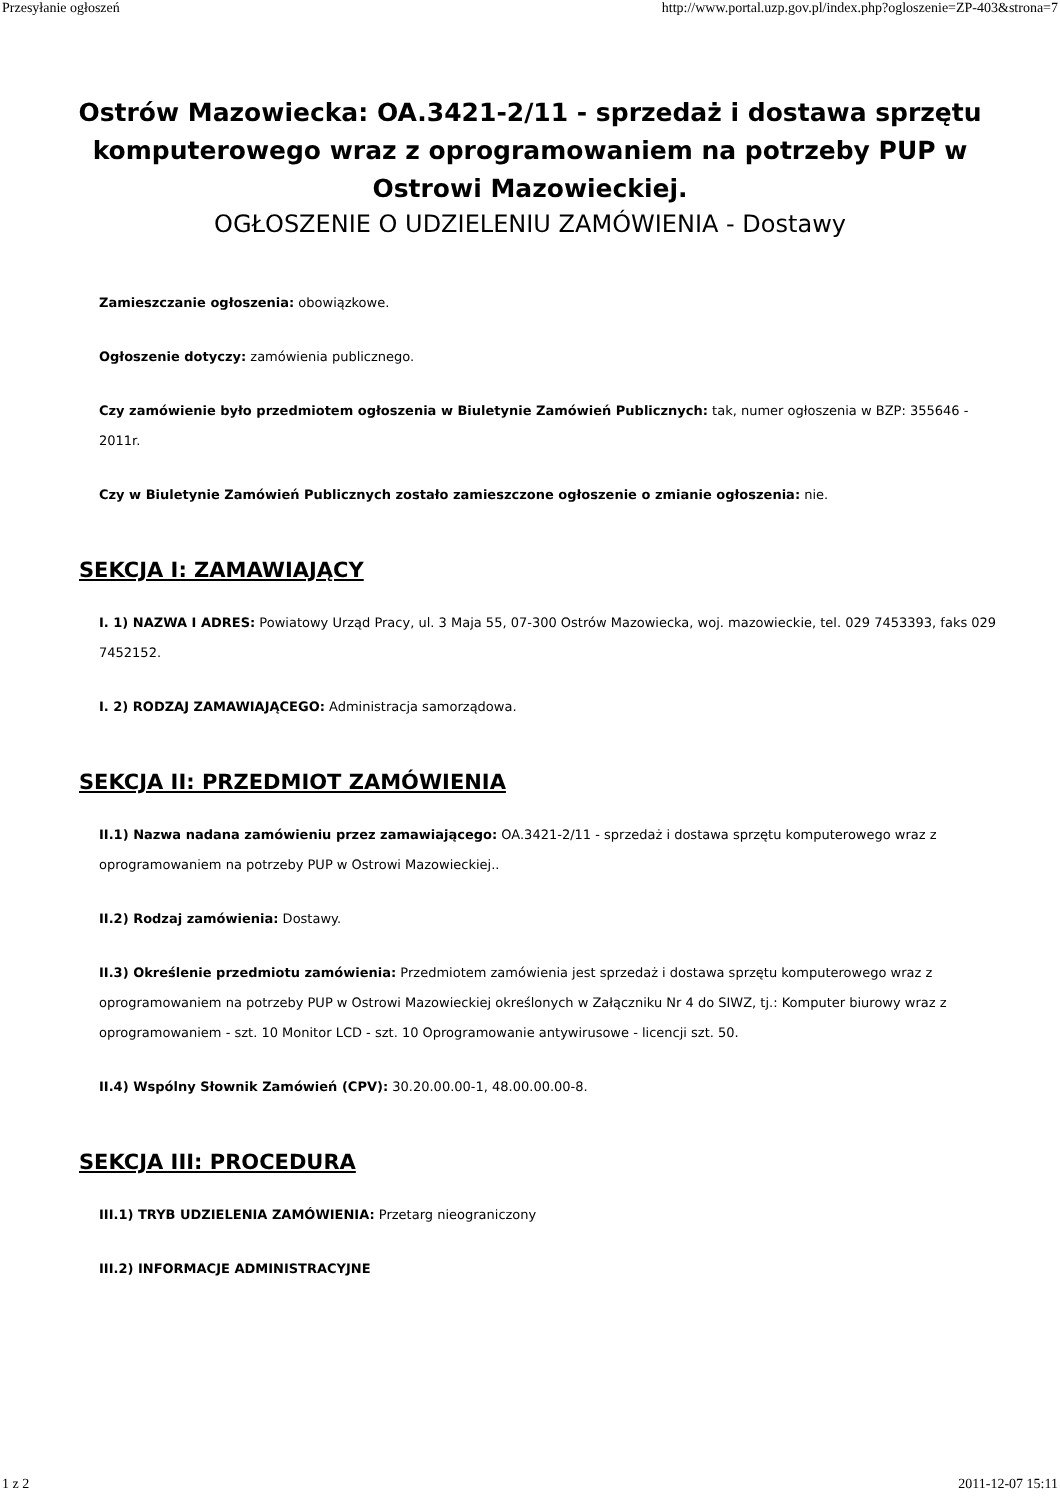Przesyłanie ogłoszeń http://www.portal.uzp.gov.pl/index.php?ogloszenie=ZP-403&strona=7
Ostrów Mazowiecka: OA.3421-2/11 - sprzedaż i dostawa sprzętu komputerowego wraz z oprogramowaniem na potrzeby PUP w Ostrowi Mazowieckiej.
OGŁOSZENIE O UDZIELENIU ZAMÓWIENIA - Dostawy
Zamieszczanie ogłoszenia: obowiązkowe.
Ogłoszenie dotyczy: zamówienia publicznego.
Czy zamówienie było przedmiotem ogłoszenia w Biuletynie Zamówień Publicznych: tak, numer ogłoszenia w BZP: 355646 - 2011r.
Czy w Biuletynie Zamówień Publicznych zostało zamieszczone ogłoszenie o zmianie ogłoszenia: nie.
SEKCJA I: ZAMAWIAJĄCY
I. 1) NAZWA I ADRES: Powiatowy Urząd Pracy, ul. 3 Maja 55, 07-300 Ostrów Mazowiecka, woj. mazowieckie, tel. 029 7453393, faks 029 7452152.
I. 2) RODZAJ ZAMAWIAJĄCEGO: Administracja samorządowa.
SEKCJA II: PRZEDMIOT ZAMÓWIENIA
II.1) Nazwa nadana zamówieniu przez zamawiającego: OA.3421-2/11 - sprzedaż i dostawa sprzętu komputerowego wraz z oprogramowaniem na potrzeby PUP w Ostrowi Mazowieckiej..
II.2) Rodzaj zamówienia: Dostawy.
II.3) Określenie przedmiotu zamówienia: Przedmiotem zamówienia jest sprzedaż i dostawa sprzętu komputerowego wraz z oprogramowaniem na potrzeby PUP w Ostrowi Mazowieckiej określonych w Załączniku Nr 4 do SIWZ, tj.: Komputer biurowy wraz z oprogramowaniem - szt. 10 Monitor LCD - szt. 10 Oprogramowanie antywirusowe - licencji szt. 50.
II.4) Wspólny Słownik Zamówień (CPV): 30.20.00.00-1, 48.00.00.00-8.
SEKCJA III: PROCEDURA
III.1) TRYB UDZIELENIA ZAMÓWIENIA: Przetarg nieograniczony
III.2) INFORMACJE ADMINISTRACYJNE
1 z 2 2011-12-07 15:11